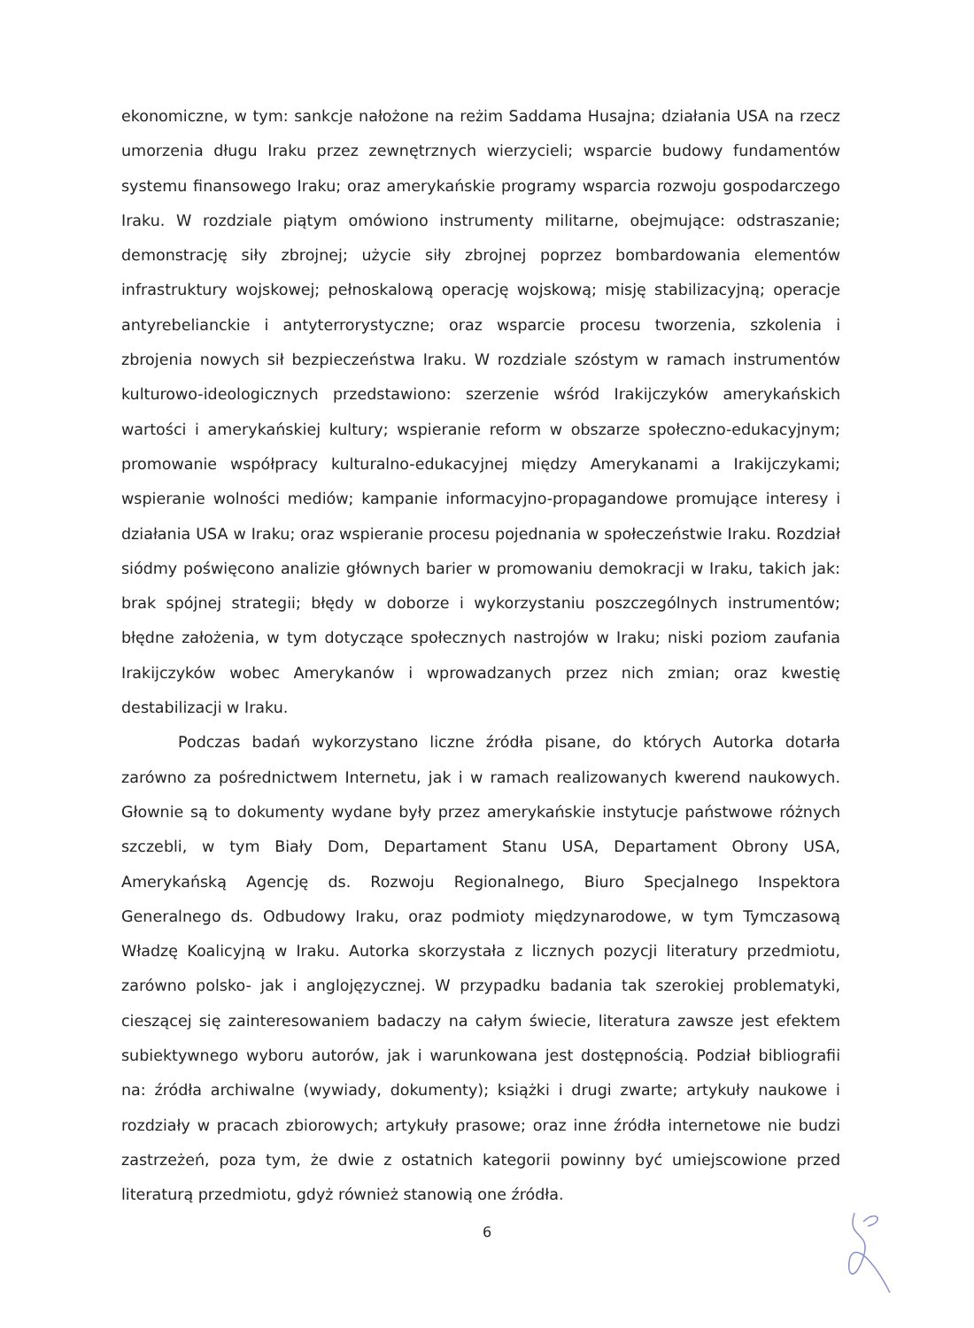ekonomiczne, w tym: sankcje nałożone na reżim Saddama Husajna; działania USA na rzecz umorzenia długu Iraku przez zewnętrznych wierzycieli; wsparcie budowy fundamentów systemu finansowego Iraku; oraz amerykańskie programy wsparcia rozwoju gospodarczego Iraku. W rozdziale piątym omówiono instrumenty militarne, obejmujące: odstraszanie; demonstrację siły zbrojnej; użycie siły zbrojnej poprzez bombardowania elementów infrastruktury wojskowej; pełnoskalową operację wojskową; misję stabilizacyjną; operacje antyrebelianckie i antyterrorystyczne; oraz wsparcie procesu tworzenia, szkolenia i zbrojenia nowych sił bezpieczeństwa Iraku. W rozdziale szóstym w ramach instrumentów kulturowo-ideologicznych przedstawiono: szerzenie wśród Irakijczyków amerykańskich wartości i amerykańskiej kultury; wspieranie reform w obszarze społeczno-edukacyjnym; promowanie współpracy kulturalno-edukacyjnej między Amerykanami a Irakijczykami; wspieranie wolności mediów; kampanie informacyjno-propagandowe promujące interesy i działania USA w Iraku; oraz wspieranie procesu pojednania w społeczeństwie Iraku. Rozdział siódmy poświęcono analizie głównych barier w promowaniu demokracji w Iraku, takich jak: brak spójnej strategii; błędy w doborze i wykorzystaniu poszczególnych instrumentów; błędne założenia, w tym dotyczące społecznych nastrojów w Iraku; niski poziom zaufania Irakijczyków wobec Amerykanów i wprowadzanych przez nich zmian; oraz kwestię destabilizacji w Iraku.
Podczas badań wykorzystano liczne źródła pisane, do których Autorka dotarła zarówno za pośrednictwem Internetu, jak i w ramach realizowanych kwerend naukowych. Głownie są to dokumenty wydane były przez amerykańskie instytucje państwowe różnych szczebli, w tym Biały Dom, Departament Stanu USA, Departament Obrony USA, Amerykańską Agencję ds. Rozwoju Regionalnego, Biuro Specjalnego Inspektora Generalnego ds. Odbudowy Iraku, oraz podmioty międzynarodowe, w tym Tymczasową Władzę Koalicyjną w Iraku. Autorka skorzystała z licznych pozycji literatury przedmiotu, zarówno polsko- jak i anglojęzycznej. W przypadku badania tak szerokiej problematyki, cieszącej się zainteresowaniem badaczy na całym świecie, literatura zawsze jest efektem subiektywnego wyboru autorów, jak i warunkowana jest dostępnością. Podział bibliografii na: źródła archiwalne (wywiady, dokumenty); książki i drugi zwarte; artykuły naukowe i rozdziały w pracach zbiorowych; artykuły prasowe; oraz inne źródła internetowe nie budzi zastrzeżeń, poza tym, że dwie z ostatnich kategorii powinny być umiejscowione przed literaturą przedmiotu, gdyż również stanowią one źródła.
6